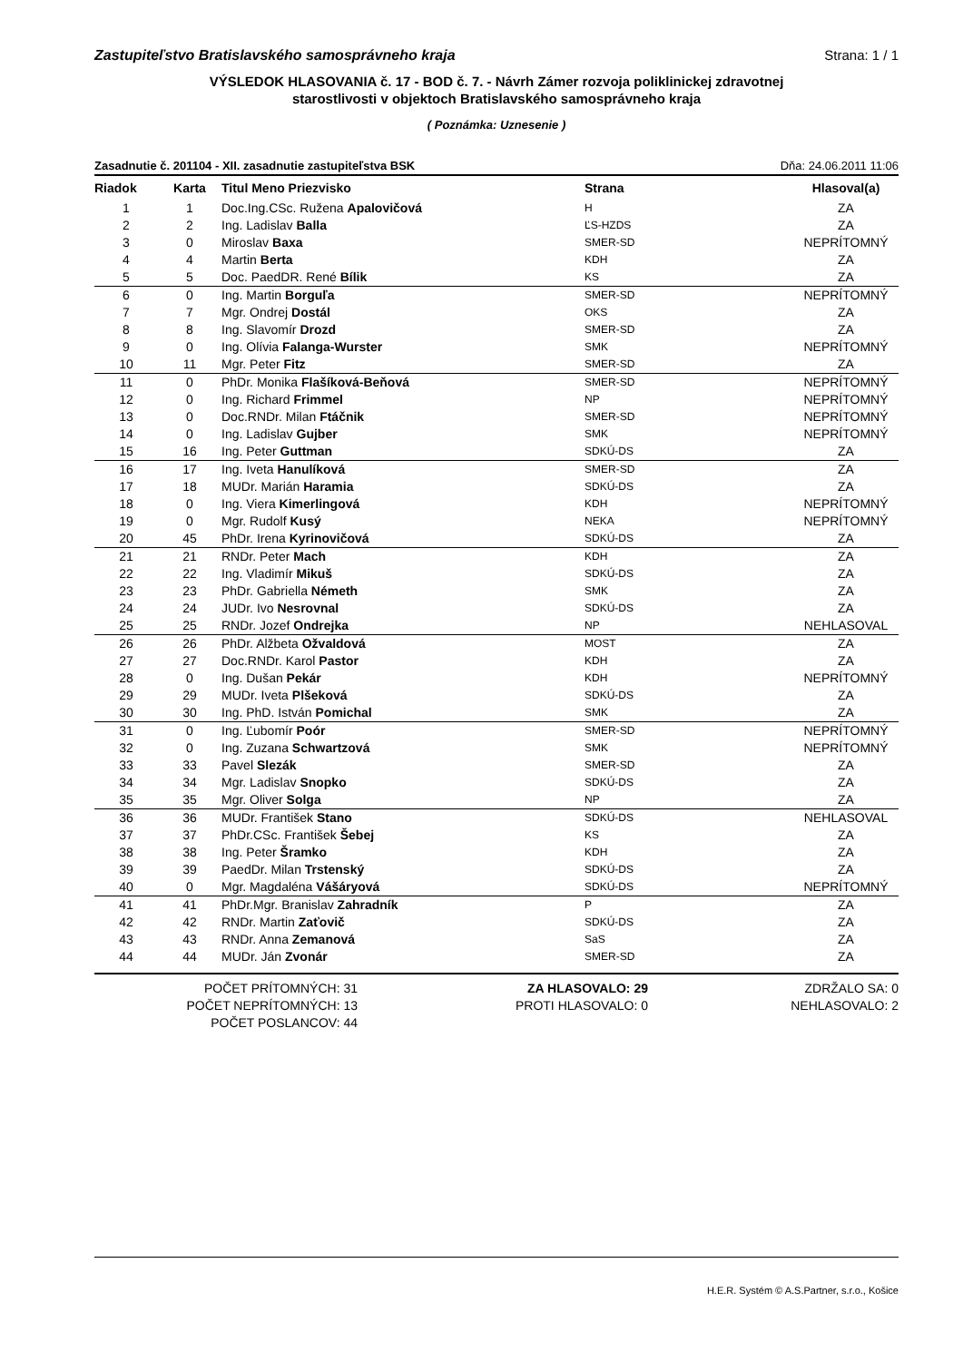Zastupiteľstvo Bratislavského samosprávneho kraja Strana: 1 / 1
VÝSLEDOK HLASOVANIA č. 17 - BOD č. 7. - Návrh Zámer rozvoja poliklinickej zdravotnej
starostlivosti v objektoch Bratislavského samosprávneho kraja
( Poznámka: Uznesenie )
Zasadnutie č. 201104 - XII. zasadnutie zastupiteľstva BSK Dňa: 24.06.2011 11:06
| Riadok | Karta | Titul Meno Priezvisko | Strana | Hlasoval(a) |
| --- | --- | --- | --- | --- |
| 1 | 1 | Doc.Ing.CSc. Ružena Apalovičová | H | ZA |
| 2 | 2 | Ing. Ladislav Balla | ĽS-HZDS | ZA |
| 3 | 0 | Miroslav Baxa | SMER-SD | NEPRÍTOMNÝ |
| 4 | 4 | Martin Berta | KDH | ZA |
| 5 | 5 | Doc. PaedDR. René Bílik | KS | ZA |
| 6 | 0 | Ing. Martin Borguľa | SMER-SD | NEPRÍTOMNÝ |
| 7 | 7 | Mgr. Ondrej Dostál | OKS | ZA |
| 8 | 8 | Ing. Slavomír Drozd | SMER-SD | ZA |
| 9 | 0 | Ing. Olívia Falanga-Wurster | SMK | NEPRÍTOMNÝ |
| 10 | 11 | Mgr. Peter Fitz | SMER-SD | ZA |
| 11 | 0 | PhDr. Monika Flašíková-Beňová | SMER-SD | NEPRÍTOMNÝ |
| 12 | 0 | Ing. Richard Frimmel | NP | NEPRÍTOMNÝ |
| 13 | 0 | Doc.RNDr. Milan Ftáčnik | SMER-SD | NEPRÍTOMNÝ |
| 14 | 0 | Ing. Ladislav Gujber | SMK | NEPRÍTOMNÝ |
| 15 | 16 | Ing. Peter Guttman | SDKÚ-DS | ZA |
| 16 | 17 | Ing. Iveta Hanulíková | SMER-SD | ZA |
| 17 | 18 | MUDr. Marián Haramia | SDKÚ-DS | ZA |
| 18 | 0 | Ing. Viera Kimerlingová | KDH | NEPRÍTOMNÝ |
| 19 | 0 | Mgr. Rudolf Kusý | NEKA | NEPRÍTOMNÝ |
| 20 | 45 | PhDr. Irena Kyrinovičová | SDKÚ-DS | ZA |
| 21 | 21 | RNDr. Peter Mach | KDH | ZA |
| 22 | 22 | Ing. Vladimír Mikuš | SDKÚ-DS | ZA |
| 23 | 23 | PhDr. Gabriella Németh | SMK | ZA |
| 24 | 24 | JUDr. Ivo Nesrovnal | SDKÚ-DS | ZA |
| 25 | 25 | RNDr. Jozef Ondrejka | NP | NEHLASOVAL |
| 26 | 26 | PhDr. Alžbeta Ožvaldová | MOST | ZA |
| 27 | 27 | Doc.RNDr. Karol Pastor | KDH | ZA |
| 28 | 0 | Ing. Dušan Pekár | KDH | NEPRÍTOMNÝ |
| 29 | 29 | MUDr. Iveta Plšeková | SDKÚ-DS | ZA |
| 30 | 30 | Ing. PhD. István Pomichal | SMK | ZA |
| 31 | 0 | Ing. Ľubomír Poór | SMER-SD | NEPRÍTOMNÝ |
| 32 | 0 | Ing. Zuzana Schwartzová | SMK | NEPRÍTOMNÝ |
| 33 | 33 | Pavel Slezák | SMER-SD | ZA |
| 34 | 34 | Mgr. Ladislav Snopko | SDKÚ-DS | ZA |
| 35 | 35 | Mgr. Oliver Solga | NP | ZA |
| 36 | 36 | MUDr. František Stano | SDKÚ-DS | NEHLASOVAL |
| 37 | 37 | PhDr.CSc. František Šebej | KS | ZA |
| 38 | 38 | Ing. Peter Šramko | KDH | ZA |
| 39 | 39 | PaedDr. Milan Trstenský | SDKÚ-DS | ZA |
| 40 | 0 | Mgr. Magdaléna Vášáryová | SDKÚ-DS | NEPRÍTOMNÝ |
| 41 | 41 | PhDr.Mgr. Branislav Zahradník | P | ZA |
| 42 | 42 | RNDr. Martin Zaťovič | SDKÚ-DS | ZA |
| 43 | 43 | RNDr. Anna Zemanová | SaS | ZA |
| 44 | 44 | MUDr. Ján Zvonár | SMER-SD | ZA |
POČET PRÍTOMNÝCH: 31
POČET NEPRÍTOMNÝCH: 13
POČET POSLANCOV: 44
ZA HLASOVALO: 29
PROTI HLASOVALO: 0
ZDRŽALO SA: 0
NEHLASOVALO: 2
H.E.R. Systém © A.S.Partner, s.r.o., Košice